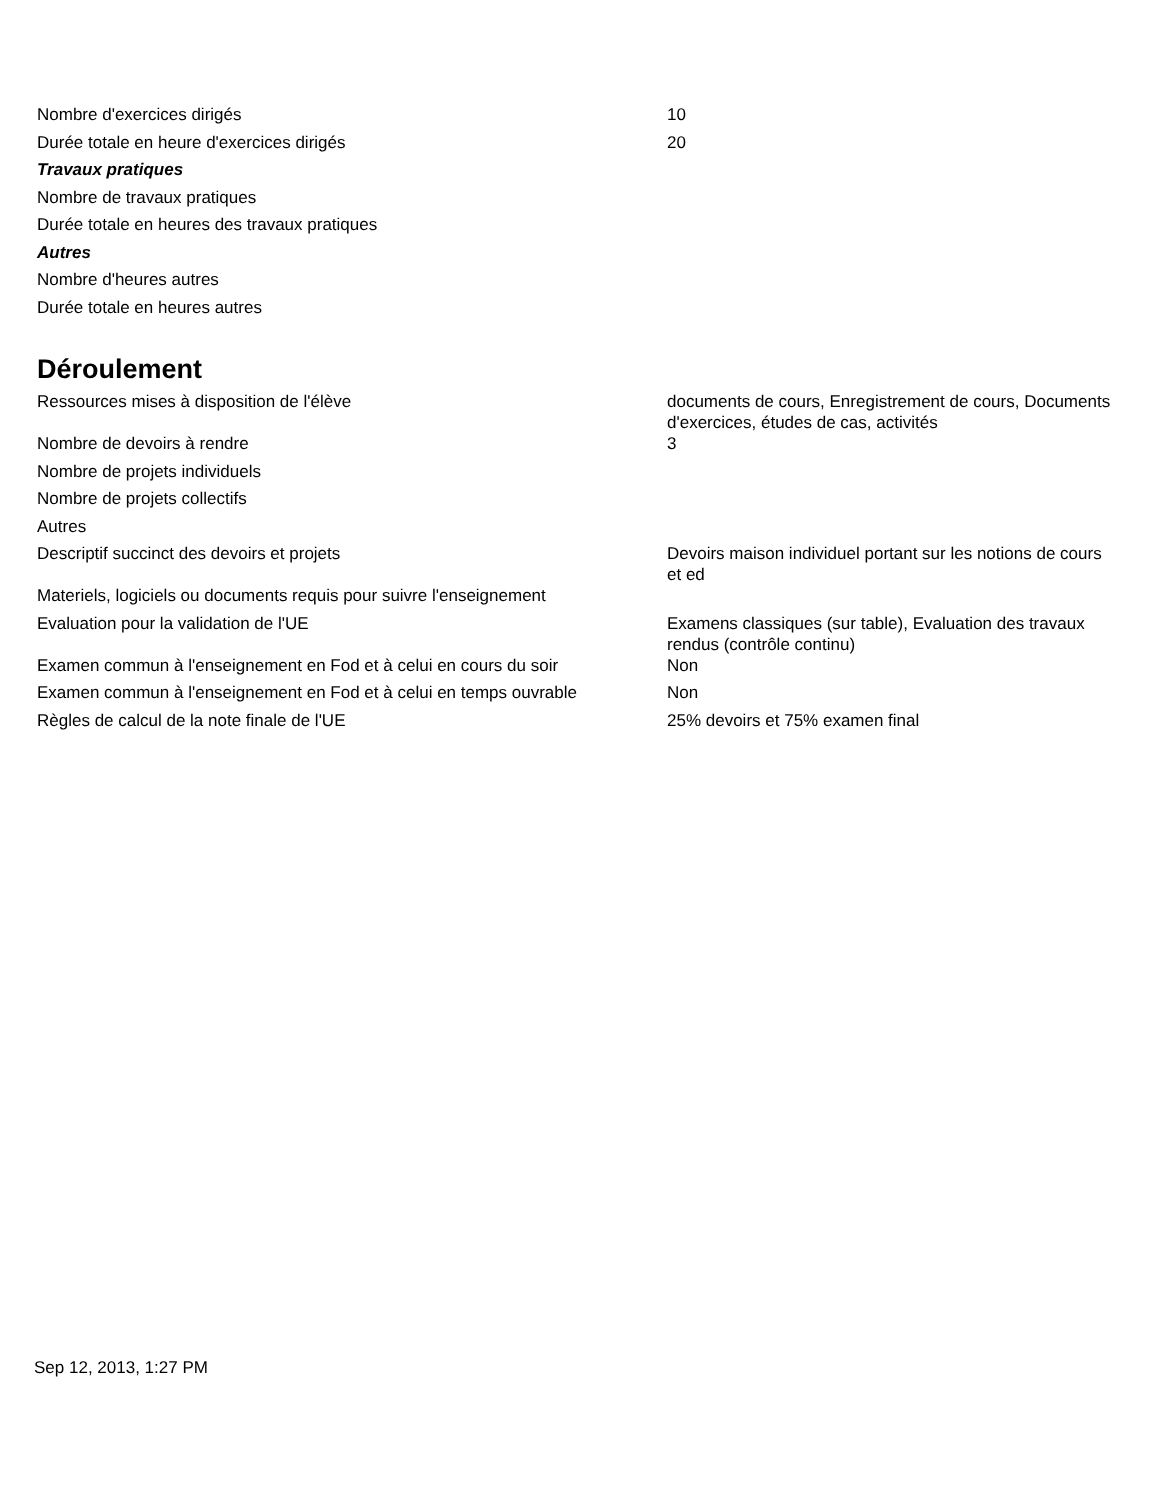| Nombre d'exercices dirigés | 10 |
| Durée totale en heure d'exercices dirigés | 20 |
| Travaux pratiques | |
| Nombre de travaux pratiques | |
| Durée totale en heures des travaux pratiques | |
| Autres | |
| Nombre d'heures autres | |
| Durée totale en heures autres | |
Déroulement
| Ressources mises à disposition de l'élève | documents de cours, Enregistrement de cours, Documents d'exercices, études de cas, activités |
| Nombre de devoirs à rendre | 3 |
| Nombre de projets individuels | |
| Nombre de projets collectifs | |
| Autres | |
| Descriptif succinct des devoirs et projets | Devoirs maison individuel portant sur les notions de cours et ed |
| Materiels, logiciels ou documents requis pour suivre l'enseignement | |
| Evaluation pour la validation de l'UE | Examens classiques (sur table), Evaluation des travaux rendus (contrôle continu) |
| Examen commun à l'enseignement en Fod et à celui en cours du soir | Non |
| Examen commun à l'enseignement en Fod et à celui en temps ouvrable | Non |
| Règles de calcul de la note finale de l'UE | 25% devoirs et 75% examen final |
Sep 12, 2013, 1:27 PM